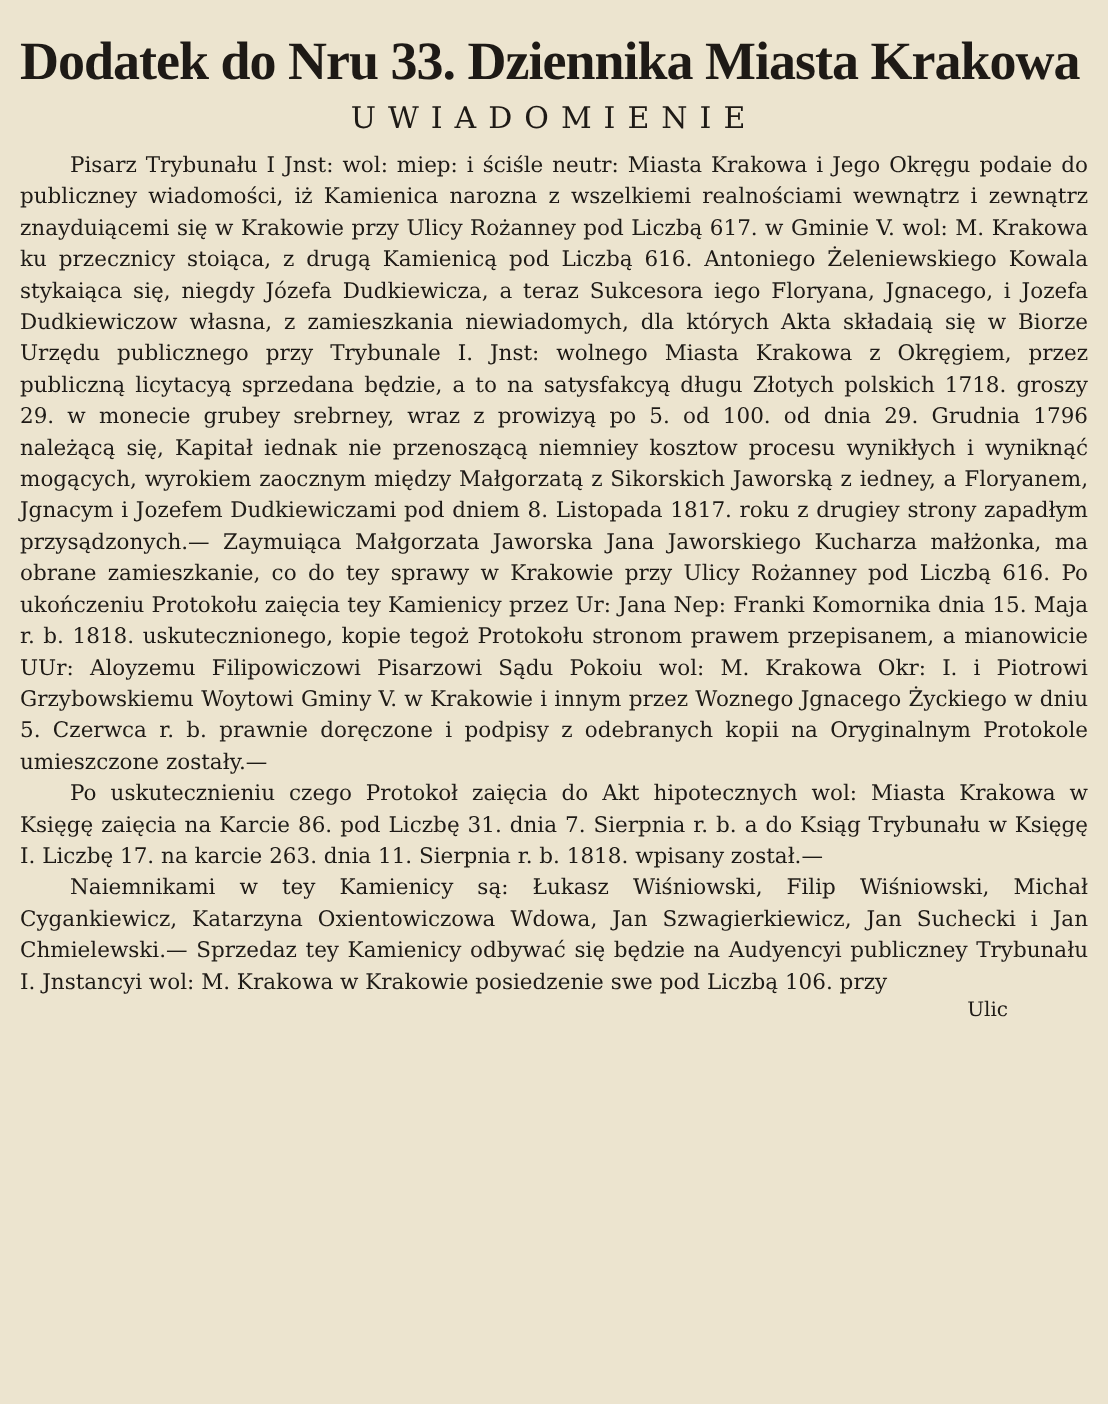Dodatek do Nru 33. Dziennika Miasta Krakowa
UWIADOMIENIE
Pisarz Trybunału I Jnst: wol: miep: i ściśle neutr: Miasta Krakowa i Jego Okręgu podaie do publiczney wiadomości, iż Kamienica narozna z wszelkiemi realnościami wewnątrz i zewnątrz znayduiącemi się w Krakowie przy Ulicy Rożanney pod Liczbą 617. w Gminie V. wol: M. Krakowa ku przecznicy stoiąca, z drugą Kamienicą pod Liczbą 616. Antoniego Żeleniewskiego Kowala stykaiąca się, niegdy Józefa Dudkiewicza, a teraz Sukcesora iego Floryana, Jgnacego, i Jozefa Dudkiewiczow własna, z zamieszkania niewiadomych, dla których Akta składaią się w Biorze Urzędu publicznego przy Trybunale I. Jnst: wolnego Miasta Krakowa z Okręgiem, przez publiczną licytacyą sprzedana będzie, a to na satysfakcyą długu Złotych polskich 1718. groszy 29. w monecie grubey srebrney, wraz z prowizyą po 5. od 100. od dnia 29. Grudnia 1796 należącą się, Kapitał iednak nie przenoszącą niemniey kosztow procesu wynikłych i wyniknąć mogących, wyrokiem zaocznym między Małgorzatą z Sikorskich Jaworską z iedney, a Floryanem, Jgnacym i Jozefem Dudkiewiczami pod dniem 8. Listopada 1817. roku z drugiey strony zapadłym przysądzonych.— Zaymuiąca Małgorzata Jaworska Jana Jaworskiego Kucharza małżonka, ma obrane zamieszkanie, co do tey sprawy w Krakowie przy Ulicy Rożanney pod Liczbą 616. Po ukończeniu Protokołu zaięcia tey Kamienicy przez Ur: Jana Nep: Franki Komornika dnia 15. Maja r. b. 1818. uskutecznionego, kopie tegoż Protokołu stronom prawem przepisanem, a mianowicie UUr: Aloyzemu Filipowiczowi Pisarzowi Sądu Pokoiu wol: M. Krakowa Okr: I. i Piotrowi Grzybowskiemu Woytowi Gminy V. w Krakowie i innym przez Woznego Jgnacego Życkiego w dniu 5. Czerwca r. b. prawnie doręczone i podpisy z odebranych kopii na Oryginalnym Protokole umieszczone zostały.—
Po uskutecznieniu czego Protokoł zaięcia do Akt hipotecznych wol: Miasta Krakowa w Księgę zaięcia na Karcie 86. pod Liczbę 31. dnia 7. Sierpnia r. b. a do Ksiąg Trybunału w Księgę I. Liczbę 17. na karcie 263. dnia 11. Sierpnia r. b. 1818. wpisany został.—
Naiemnikami w tey Kamienicy są: Łukasz Wiśniowski, Filip Wiśniowski, Michał Cygankiewicz, Katarzyna Oxientowiczowa Wdowa, Jan Szwagierkiewicz, Jan Suchecki i Jan Chmielewski.— Sprzedaz tey Kamienicy odbywać się będzie na Audyencyi publiczney Trybunału I. Jnstancyi wol: M. Krakowa w Krakowie posiedzenie swe pod Liczbą 106. przy
Ulic